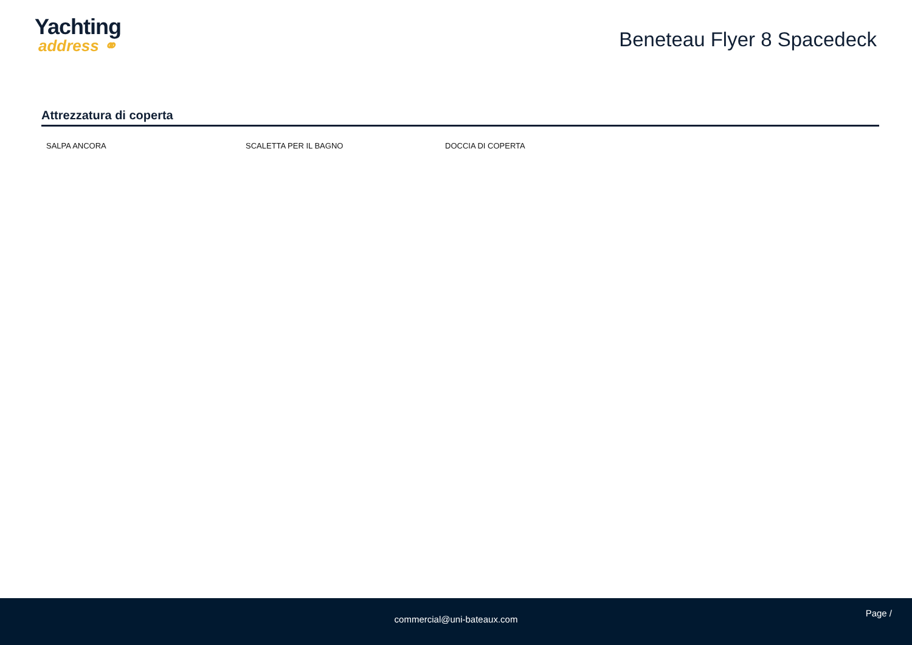Yachting
address ⚭
Beneteau Flyer 8 Spacedeck
Attrezzatura di coperta
SALPA ANCORA SCALETTA PER IL BAGNO DOCCIA DI COPERTA
Page /
commercial@uni-bateaux.com